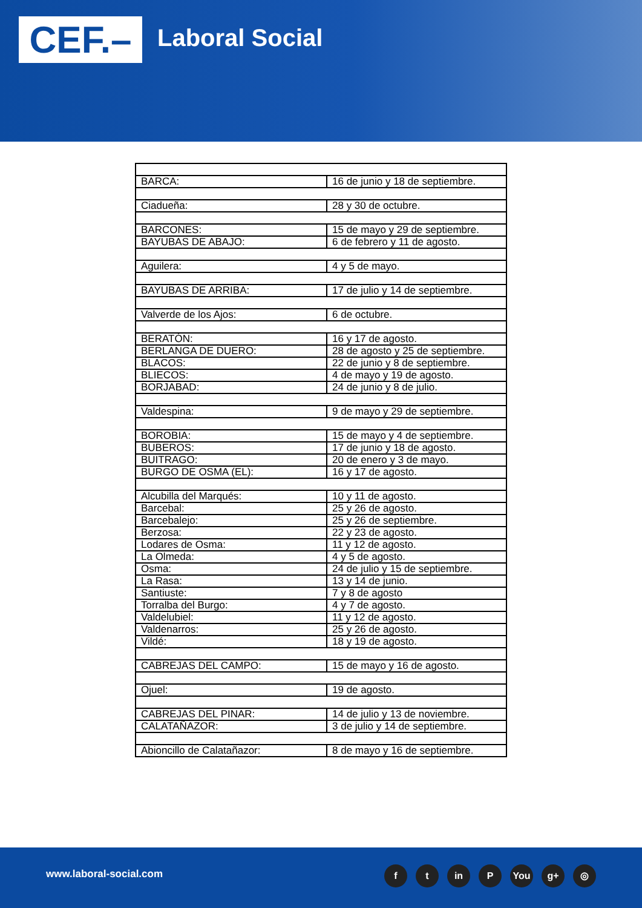CEF.– Laboral Social
| BARCA: | 16 de junio y 18 de septiembre. |
| Ciadueña: | 28 y 30 de octubre. |
| BARCONES: | 15 de mayo y 29 de septiembre. |
| BAYUBAS DE ABAJO: | 6 de febrero y 11 de agosto. |
| Aguilera: | 4 y 5 de mayo. |
| BAYUBAS DE ARRIBA: | 17 de julio y 14 de septiembre. |
| Valverde de los Ajos: | 6 de octubre. |
| BERATÓN: | 16 y 17 de agosto. |
| BERLANGA DE DUERO: | 28 de agosto y 25 de septiembre. |
| BLACOS: | 22 de junio y 8 de septiembre. |
| BLIECOS: | 4 de mayo y 19 de agosto. |
| BORJABAD: | 24 de junio y 8 de julio. |
| Valdespina: | 9 de mayo y 29 de septiembre. |
| BOROBIA: | 15 de mayo y 4 de septiembre. |
| BUBEROS: | 17 de junio y 18 de agosto. |
| BUITRAGO: | 20 de enero y 3 de mayo. |
| BURGO DE OSMA (EL): | 16 y 17 de agosto. |
| Alcubilla del Marqués: | 10 y 11 de agosto. |
| Barcebal: | 25 y 26 de agosto. |
| Barcebalejo: | 25 y 26 de septiembre. |
| Berzosa: | 22 y 23 de agosto. |
| Lodares de Osma: | 11 y 12 de agosto. |
| La Olmeda: | 4 y 5 de agosto. |
| Osma: | 24 de julio y 15 de septiembre. |
| La Rasa: | 13 y 14 de junio. |
| Santiuste: | 7 y 8 de agosto |
| Torralba del Burgo: | 4 y 7 de agosto. |
| Valdelubiel: | 11 y 12 de agosto. |
| Valdenarros: | 25 y 26 de agosto. |
| Vildé: | 18 y 19 de agosto. |
| CABREJAS DEL CAMPO: | 15 de mayo y 16 de agosto. |
| Ojuel: | 19 de agosto. |
| CABREJAS DEL PINAR: | 14 de julio y 13 de noviembre. |
| CALATAÑAZOR: | 3 de julio y 14 de septiembre. |
| Abioncillo de Calatañazor: | 8 de mayo y 16 de septiembre. |
www.laboral-social.com ft in P You g+ ◎